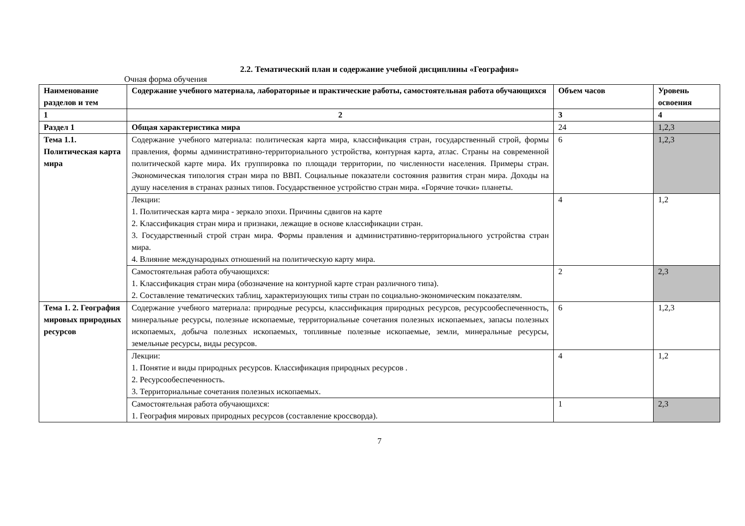2.2. Тематический план и содержание учебной дисциплины «География»
Очная форма обучения
| Наименование разделов и тем | Содержание учебного материала, лабораторные и практические работы, самостоятельная работа обучающихся | Объем часов | Уровень освоения |
| --- | --- | --- | --- |
| 1 | 2 | 3 | 4 |
| Раздел 1 | Общая характеристика мира | 24 | 1,2,3 |
| Тема 1.1. Политическая карта мира | Содержание учебного материала: политическая карта мира, классификация стран, государственный строй, формы правления, формы административно-территориального устройства, контурная карта, атлас. Страны на современной политической карте мира. Их группировка по площади территории, по численности населения. Примеры стран. Экономическая типология стран мира по ВВП. Социальные показатели состояния развития стран мира. Доходы на душу населения в странах разных типов. Государственное устройство стран мира. «Горячие точки» планеты. | 6 | 1,2,3 |
| | Лекции: 1. Политическая карта мира - зеркало эпохи. Причины сдвигов на карте 2. Классификация стран мира и признаки, лежащие в основе классификации стран. 3. Государственный строй стран мира. Формы правления и административно-территориального устройства стран мира. 4. Влияние международных отношений на политическую карту мира. | 4 | 1,2 |
| | Самостоятельная работа обучающихся: 1. Классификация стран мира (обозначение на контурной карте стран различного типа). 2. Составление тематических таблиц, характеризующих типы стран по социально-экономическим показателям. | 2 | 2,3 |
| Тема 1. 2. География мировых природных ресурсов | Содержание учебного материала: природные ресурсы, классификация природных ресурсов, ресурсообеспеченность, минеральные ресурсы, полезные ископаемые, территориальные сочетания полезных ископаемыех, запасы полезных ископаемых, добыча полезных ископаемых, топливные полезные ископаемые, земли, минеральные ресурсы, земельные ресурсы, виды ресурсов. | 6 | 1,2,3 |
| | Лекции: 1. Понятие и виды природных ресурсов. Классификация природных ресурсов . 2. Ресурсообеспеченность. 3. Территориальные сочетания полезных ископаемых. | 4 | 1,2 |
| | Самостоятельная работа обучающихся: 1. География мировых природных ресурсов (составление кроссворда). | 1 | 2,3 |
7